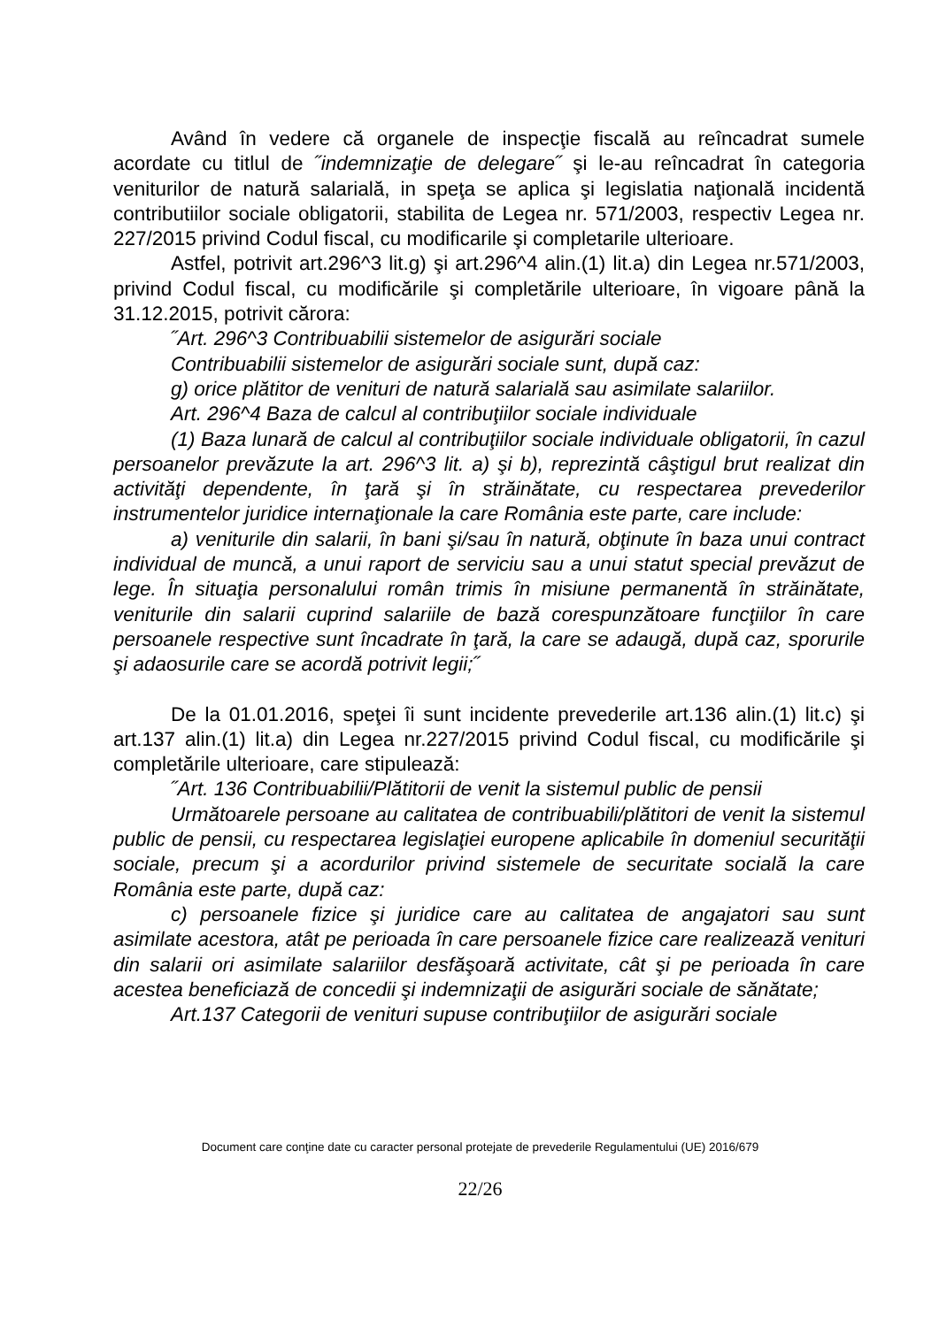Având în vedere că organele de inspecţie fiscală au reîncadrat sumele acordate cu titlul de ˝indemnizaţie de delegare˝ şi le-au reîncadrat în categoria veniturilor de natură salarială, in speţa se aplica şi legislatia naţională incidentă contributiilor sociale obligatorii, stabilita de Legea nr. 571/2003, respectiv Legea nr. 227/2015 privind Codul fiscal, cu modificarile şi completarile ulterioare.
Astfel, potrivit art.296^3 lit.g) şi art.296^4 alin.(1) lit.a) din Legea nr.571/2003, privind Codul fiscal, cu modificările şi completările ulterioare, în vigoare până la 31.12.2015, potrivit cărora:
˝Art. 296^3 Contribuabilii sistemelor de asigurări sociale
Contribuabilii sistemelor de asigurări sociale sunt, după caz:
g) orice plătitor de venituri de natură salarială sau asimilate salariilor.
Art. 296^4 Baza de calcul al contribuţiilor sociale individuale
(1) Baza lunară de calcul al contribuţiilor sociale individuale obligatorii, în cazul persoanelor prevăzute la art. 296^3 lit. a) şi b), reprezintă câştigul brut realizat din activităţi dependente, în ţară şi în străinătate, cu respectarea prevederilor instrumentelor juridice internaţionale la care România este parte, care include:
a) veniturile din salarii, în bani şi/sau în natură, obţinute în baza unui contract individual de muncă, a unui raport de serviciu sau a unui statut special prevăzut de lege. În situaţia personalului român trimis în misiune permanentă în străinătate, veniturile din salarii cuprind salariile de bază corespunzătoare funcţiilor în care persoanele respective sunt încadrate în ţară, la care se adaugă, după caz, sporurile şi adaosurile care se acordă potrivit legii;˝
De la 01.01.2016, speţei îi sunt incidente prevederile art.136 alin.(1) lit.c) şi art.137 alin.(1) lit.a) din Legea nr.227/2015 privind Codul fiscal, cu modificările şi completările ulterioare, care stipulează:
˝Art. 136 Contribuabilii/Plătitorii de venit la sistemul public de pensii
Următoarele persoane au calitatea de contribuabili/plătitori de venit la sistemul public de pensii, cu respectarea legislaţiei europene aplicabile în domeniul securităţii sociale, precum şi a acordurilor privind sistemele de securitate socială la care România este parte, după caz:
c) persoanele fizice şi juridice care au calitatea de angajatori sau sunt asimilate acestora, atât pe perioada în care persoanele fizice care realizează venituri din salarii ori asimilate salariilor desfăşoară activitate, cât şi pe perioada în care acestea beneficiază de concedii şi indemnizaţii de asigurări sociale de sănătate;
Art.137 Categorii de venituri supuse contribuţiilor de asigurări sociale
Document care conţine date cu caracter personal protejate de prevederile Regulamentului (UE) 2016/679
22/26